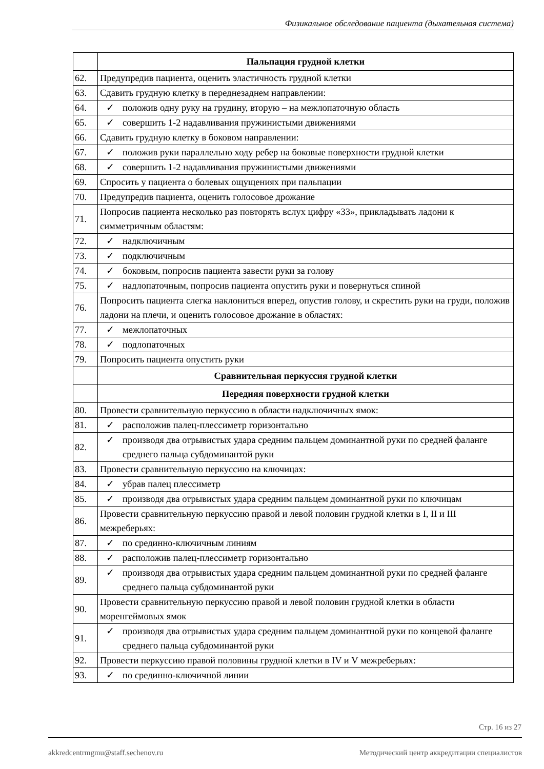Физикальное обследование пациента (дыхательная система)
| | Пальпация грудной клетки |
| 62. | Предупредив пациента, оценить эластичность грудной клетки |
| 63. | Сдавить грудную клетку в переднезаднем направлении: |
| 64. | ✓ положив одну руку на грудину, вторую – на межлопаточную область |
| 65. | ✓ совершить 1-2 надавливания пружинистыми движениями |
| 66. | Сдавить грудную клетку в боковом направлении: |
| 67. | ✓ положив руки параллельно ходу ребер на боковые поверхности грудной клетки |
| 68. | ✓ совершить 1-2 надавливания пружинистыми движениями |
| 69. | Спросить у пациента о болевых ощущениях при пальпации |
| 70. | Предупредив пациента, оценить голосовое дрожание |
| 71. | Попросив пациента несколько раз повторять вслух цифру «33», прикладывать ладони к симметричным областям: |
| 72. | ✓ надключичным |
| 73. | ✓ подключичным |
| 74. | ✓ боковым, попросив пациента завести руки за голову |
| 75. | ✓ надлопаточным, попросив пациента опустить руки и повернуться спиной |
| 76. | Попросить пациента слегка наклониться вперед, опустив голову, и скрестить руки на груди, положив ладони на плечи, и оценить голосовое дрожание в областях: |
| 77. | ✓ межлопаточных |
| 78. | ✓ подлопаточных |
| 79. | Попросить пациента опустить руки |
| | Сравнительная перкуссия грудной клетки |
| | Передняя поверхности грудной клетки |
| 80. | Провести сравнительную перкуссию в области надключичных ямок: |
| 81. | ✓ расположив палец-плессиметр горизонтально |
| 82. | ✓ производя два отрывистых удара средним пальцем доминантной руки по средней фаланге среднего пальца субдоминантой руки |
| 83. | Провести сравнительную перкуссию на ключицах: |
| 84. | ✓ убрав палец плессиметр |
| 85. | ✓ производя два отрывистых удара средним пальцем доминантной руки по ключицам |
| 86. | Провести сравнительную перкуссию правой и левой половин грудной клетки в I, II и III межреберьях: |
| 87. | ✓ по срединно-ключичным линиям |
| 88. | ✓ расположив палец-плессиметр горизонтально |
| 89. | ✓ производя два отрывистых удара средним пальцем доминантной руки по средней фаланге среднего пальца субдоминантой руки |
| 90. | Провести сравнительную перкуссию правой и левой половин грудной клетки в области моренгеймовых ямок |
| 91. | ✓ производя два отрывистых удара средним пальцем доминантной руки по концевой фаланге среднего пальца субдоминантой руки |
| 92. | Провести перкуссию правой половины грудной клетки в IV и V межреберьях: |
| 93. | ✓ по срединно-ключичной линии |
Стр. 16 из 27
akkredcentrmgmu@staff.sechenov.ru Методический центр аккредитации специалистов